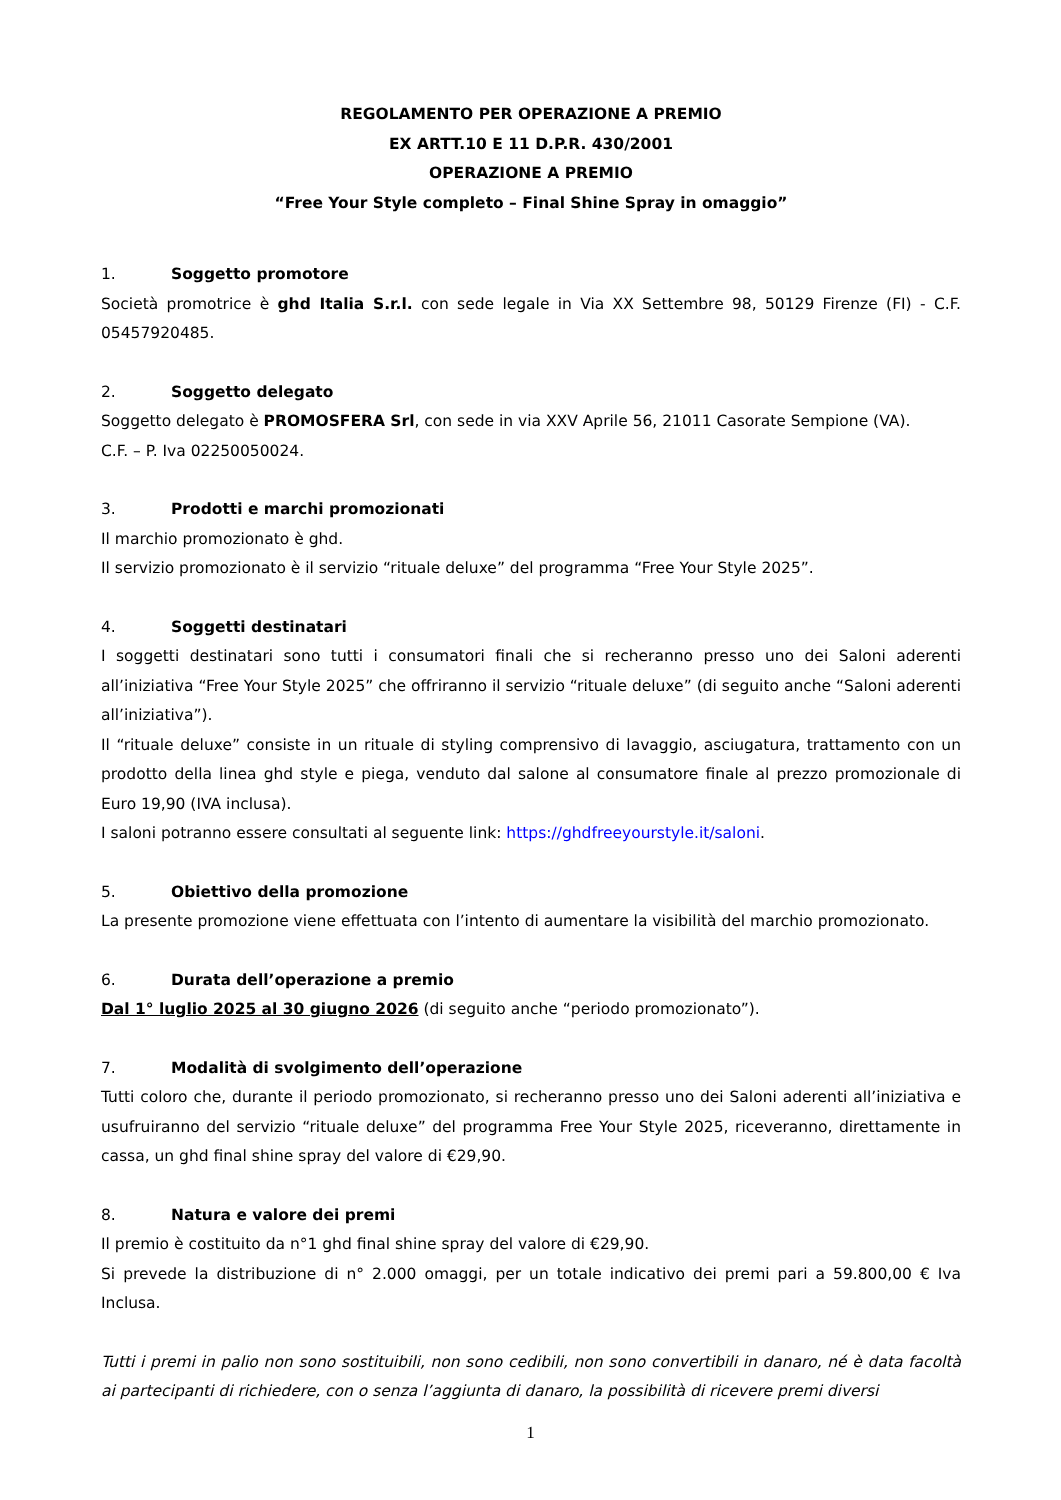REGOLAMENTO PER OPERAZIONE A PREMIO
EX ARTT.10 E 11 D.P.R. 430/2001
OPERAZIONE A PREMIO
“Free Your Style completo – Final Shine Spray in omaggio”
1. Soggetto promotore
Società promotrice è ghd Italia S.r.l. con sede legale in Via XX Settembre 98, 50129 Firenze (FI) - C.F. 05457920485.
2. Soggetto delegato
Soggetto delegato è PROMOSFERA Srl, con sede in via XXV Aprile 56, 21011 Casorate Sempione (VA).
C.F. – P. Iva 02250050024.
3. Prodotti e marchi promozionati
Il marchio promozionato è ghd.
Il servizio promozionato è il servizio “rituale deluxe” del programma “Free Your Style 2025”.
4. Soggetti destinatari
I soggetti destinatari sono tutti i consumatori finali che si recheranno presso uno dei Saloni aderenti all’iniziativa “Free Your Style 2025” che offriranno il servizio “rituale deluxe” (di seguito anche “Saloni aderenti all’iniziativa”).
Il “rituale deluxe” consiste in un rituale di styling comprensivo di lavaggio, asciugatura, trattamento con un prodotto della linea ghd style e piega, venduto dal salone al consumatore finale al prezzo promozionale di Euro 19,90 (IVA inclusa).
I saloni potranno essere consultati al seguente link: https://ghdfreeyourstyle.it/saloni.
5. Obiettivo della promozione
La presente promozione viene effettuata con l’intento di aumentare la visibilità del marchio promozionato.
6. Durata dell’operazione a premio
Dal 1° luglio 2025 al 30 giugno 2026 (di seguito anche “periodo promozionato”).
7. Modalità di svolgimento dell’operazione
Tutti coloro che, durante il periodo promozionato, si recheranno presso uno dei Saloni aderenti all’iniziativa e usufruiranno del servizio “rituale deluxe” del programma Free Your Style 2025, riceveranno, direttamente in cassa, un ghd final shine spray del valore di €29,90.
8. Natura e valore dei premi
Il premio è costituito da n°1 ghd final shine spray del valore di €29,90.
Si prevede la distribuzione di n° 2.000 omaggi, per un totale indicativo dei premi pari a 59.800,00 € Iva Inclusa.
Tutti i premi in palio non sono sostituibili, non sono cedibili, non sono convertibili in danaro, né è data facoltà ai partecipanti di richiedere, con o senza l’aggiunta di danaro, la possibilità di ricevere premi diversi
1